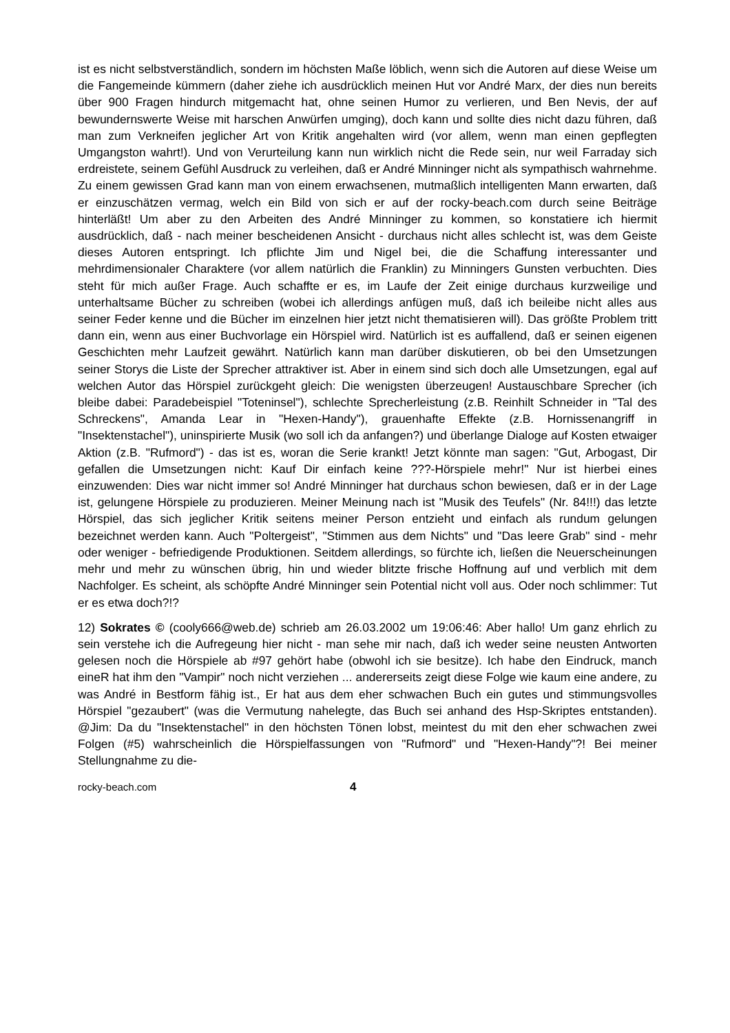ist es nicht selbstverständlich, sondern im höchsten Maße löblich, wenn sich die Autoren auf diese Weise um die Fangemeinde kümmern (daher ziehe ich ausdrücklich meinen Hut vor André Marx, der dies nun bereits über 900 Fragen hindurch mitgemacht hat, ohne seinen Humor zu verlieren, und Ben Nevis, der auf bewundernswerte Weise mit harschen Anwürfen umging), doch kann und sollte dies nicht dazu führen, daß man zum Verkneifen jeglicher Art von Kritik angehalten wird (vor allem, wenn man einen gepflegten Umgangston wahrt!). Und von Verurteilung kann nun wirklich nicht die Rede sein, nur weil Farraday sich erdreistete, seinem Gefühl Ausdruck zu verleihen, daß er André Minninger nicht als sympathisch wahrnehme. Zu einem gewissen Grad kann man von einem erwachsenen, mutmaßlich intelligenten Mann erwarten, daß er einzuschätzen vermag, welch ein Bild von sich er auf der rocky-beach.com durch seine Beiträge hinterläßt! Um aber zu den Arbeiten des André Minninger zu kommen, so konstatiere ich hiermit ausdrücklich, daß - nach meiner bescheidenen Ansicht - durchaus nicht alles schlecht ist, was dem Geiste dieses Autoren entspringt. Ich pflichte Jim und Nigel bei, die die Schaffung interessanter und mehrdimensionaler Charaktere (vor allem natürlich die Franklin) zu Minningers Gunsten verbuchten. Dies steht für mich außer Frage. Auch schaffte er es, im Laufe der Zeit einige durchaus kurzweilige und unterhaltsame Bücher zu schreiben (wobei ich allerdings anfügen muß, daß ich beileibe nicht alles aus seiner Feder kenne und die Bücher im einzelnen hier jetzt nicht thematisieren will). Das größte Problem tritt dann ein, wenn aus einer Buchvorlage ein Hörspiel wird. Natürlich ist es auffallend, daß er seinen eigenen Geschichten mehr Laufzeit gewährt. Natürlich kann man darüber diskutieren, ob bei den Umsetzungen seiner Storys die Liste der Sprecher attraktiver ist. Aber in einem sind sich doch alle Umsetzungen, egal auf welchen Autor das Hörspiel zurückgeht gleich: Die wenigsten überzeugen! Austauschbare Sprecher (ich bleibe dabei: Paradebeispiel "Toteninsel"), schlechte Sprecherleistung (z.B. Reinhilt Schneider in "Tal des Schreckens", Amanda Lear in "Hexen-Handy"), grauenhafte Effekte (z.B. Hornissenangriff in "Insektenstachel"), uninspirierte Musik (wo soll ich da anfangen?) und überlange Dialoge auf Kosten etwaiger Aktion (z.B. "Rufmord") - das ist es, woran die Serie krankt! Jetzt könnte man sagen: "Gut, Arbogast, Dir gefallen die Umsetzungen nicht: Kauf Dir einfach keine ???-Hörspiele mehr!" Nur ist hierbei eines einzuwenden: Dies war nicht immer so! André Minninger hat durchaus schon bewiesen, daß er in der Lage ist, gelungene Hörspiele zu produzieren. Meiner Meinung nach ist "Musik des Teufels" (Nr. 84!!!) das letzte Hörspiel, das sich jeglicher Kritik seitens meiner Person entzieht und einfach als rundum gelungen bezeichnet werden kann. Auch "Poltergeist", "Stimmen aus dem Nichts" und "Das leere Grab" sind - mehr oder weniger - befriedigende Produktionen. Seitdem allerdings, so fürchte ich, ließen die Neuerscheinungen mehr und mehr zu wünschen übrig, hin und wieder blitzte frische Hoffnung auf und verblich mit dem Nachfolger. Es scheint, als schöpfte André Minninger sein Potential nicht voll aus. Oder noch schlimmer: Tut er es etwa doch?!?
12) Sokrates © (cooly666@web.de) schrieb am 26.03.2002 um 19:06:46: Aber hallo! Um ganz ehrlich zu sein verstehe ich die Aufregeung hier nicht - man sehe mir nach, daß ich weder seine neusten Antworten gelesen noch die Hörspiele ab #97 gehört habe (obwohl ich sie besitze). Ich habe den Eindruck, manch eineR hat ihm den "Vampir" noch nicht verziehen ... andererseits zeigt diese Folge wie kaum eine andere, zu was André in Bestform fähig ist., Er hat aus dem eher schwachen Buch ein gutes und stimmungsvolles Hörspiel "gezaubert" (was die Vermutung nahelegte, das Buch sei anhand des Hsp-Skriptes entstanden). @Jim: Da du "Insektenstachel" in den höchsten Tönen lobst, meintest du mit den eher schwachen zwei Folgen (#5) wahrscheinlich die Hörspielfassungen von "Rufmord" und "Hexen-Handy"?! Bei meiner Stellungnahme zu die-
rocky-beach.com 4